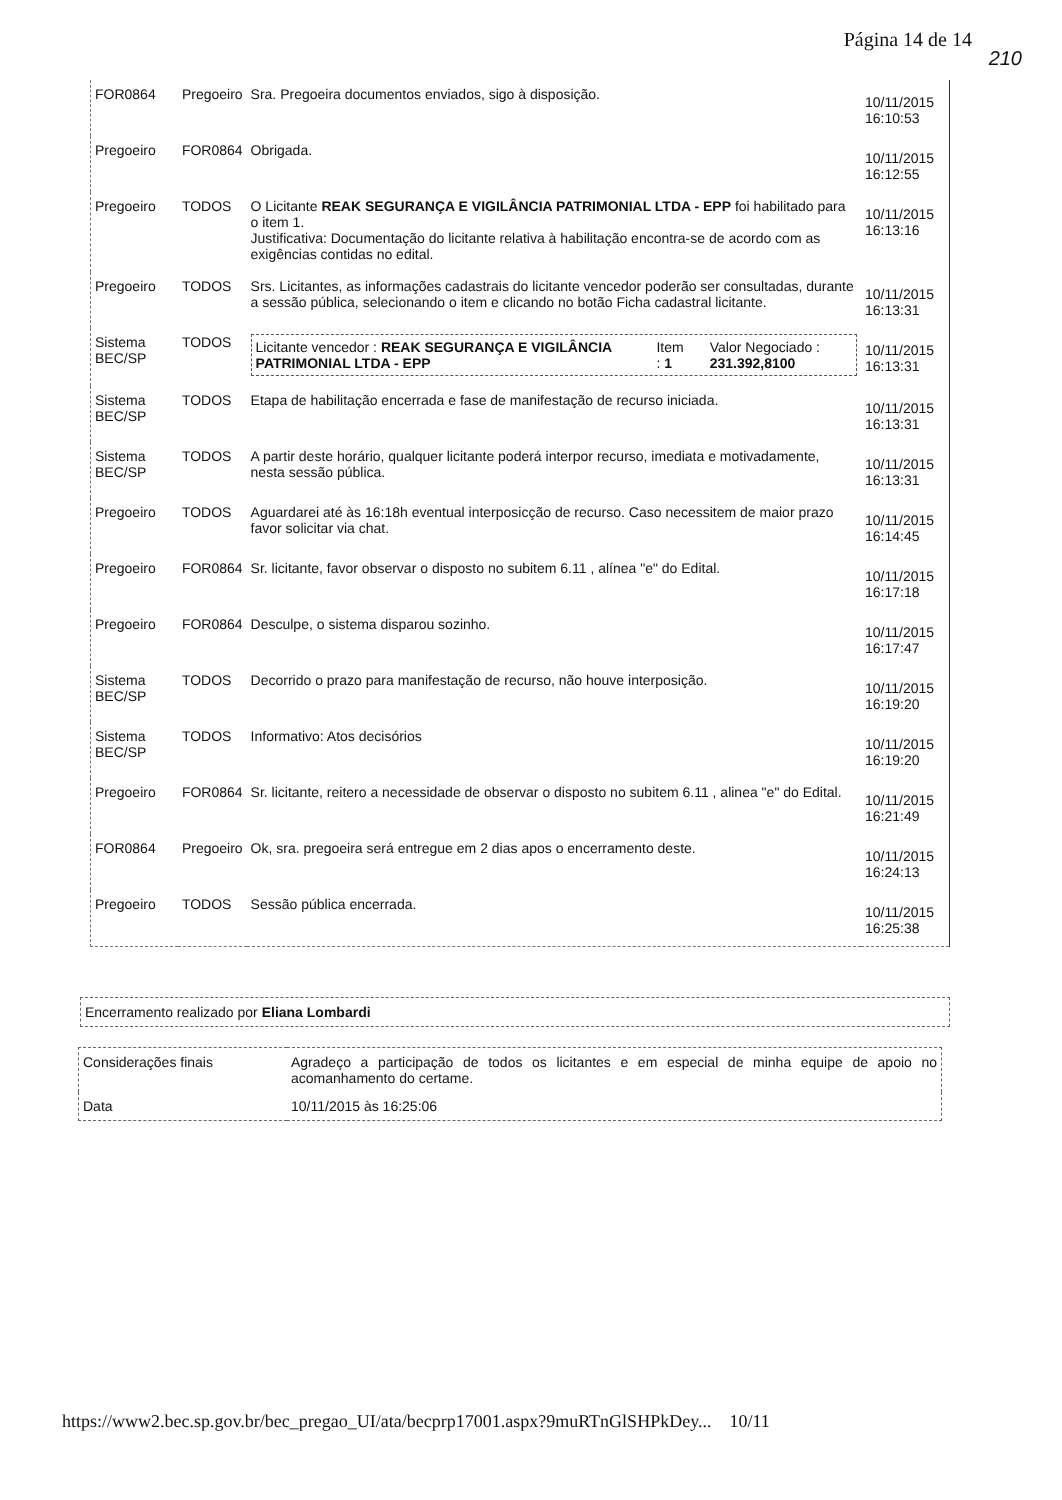Página 14 de 14
210
| FOR0864 | Pregoeiro | Sra. Pregoeira documentos enviados, sigo à disposição. | 10/11/2015 16:10:53 |
| Pregoeiro | FOR0864 | Obrigada. | 10/11/2015 16:12:55 |
| Pregoeiro | TODOS | O Licitante REAK SEGURANÇA E VIGILÂNCIA PATRIMONIAL LTDA - EPP foi habilitado para o item 1. Justificativa: Documentação do licitante relativa à habilitação encontra-se de acordo com as exigências contidas no edital. | 10/11/2015 16:13:16 |
| Pregoeiro | TODOS | Srs. Licitantes, as informações cadastrais do licitante vencedor poderão ser consultadas, durante a sessão pública, selecionando o item e clicando no botão Ficha cadastral licitante. | 10/11/2015 16:13:31 |
| Sistema BEC/SP | TODOS | Licitante vencedor : REAK SEGURANÇA E VIGILÂNCIA PATRIMONIAL LTDA - EPP Item : 1 Valor Negociado : 231.392,8100 | 10/11/2015 16:13:31 |
| Sistema BEC/SP | TODOS | Etapa de habilitação encerrada e fase de manifestação de recurso iniciada. | 10/11/2015 16:13:31 |
| Sistema BEC/SP | TODOS | A partir deste horário, qualquer licitante poderá interpor recurso, imediata e motivadamente, nesta sessão pública. | 10/11/2015 16:13:31 |
| Pregoeiro | TODOS | Aguardarei até às 16:18h eventual interposicção de recurso. Caso necessitem de maior prazo favor solicitar via chat. | 10/11/2015 16:14:45 |
| Pregoeiro | FOR0864 | Sr. licitante, favor observar o disposto no subitem 6.11 , alínea "e" do Edital. | 10/11/2015 16:17:18 |
| Pregoeiro | FOR0864 | Desculpe, o sistema disparou sozinho. | 10/11/2015 16:17:47 |
| Sistema BEC/SP | TODOS | Decorrido o prazo para manifestação de recurso, não houve interposição. | 10/11/2015 16:19:20 |
| Sistema BEC/SP | TODOS | Informativo: Atos decisórios | 10/11/2015 16:19:20 |
| Pregoeiro | FOR0864 | Sr. licitante, reitero a necessidade de observar o disposto no subitem 6.11 , alinea "e" do Edital. | 10/11/2015 16:21:49 |
| FOR0864 | Pregoeiro | Ok, sra. pregoeira será entregue em 2 dias apos o encerramento deste. | 10/11/2015 16:24:13 |
| Pregoeiro | TODOS | Sessão pública encerrada. | 10/11/2015 16:25:38 |
Encerramento realizado por Eliana Lombardi
| Considerações finais | Agradeço a participação de todos os licitantes e em especial de minha equipe de apoio no acomanhamento do certame. |
| Data | 10/11/2015 às 16:25:06 |
https://www2.bec.sp.gov.br/bec_pregao_UI/ata/becprp17001.aspx?9muRTnGlSHPkDey... 10/11